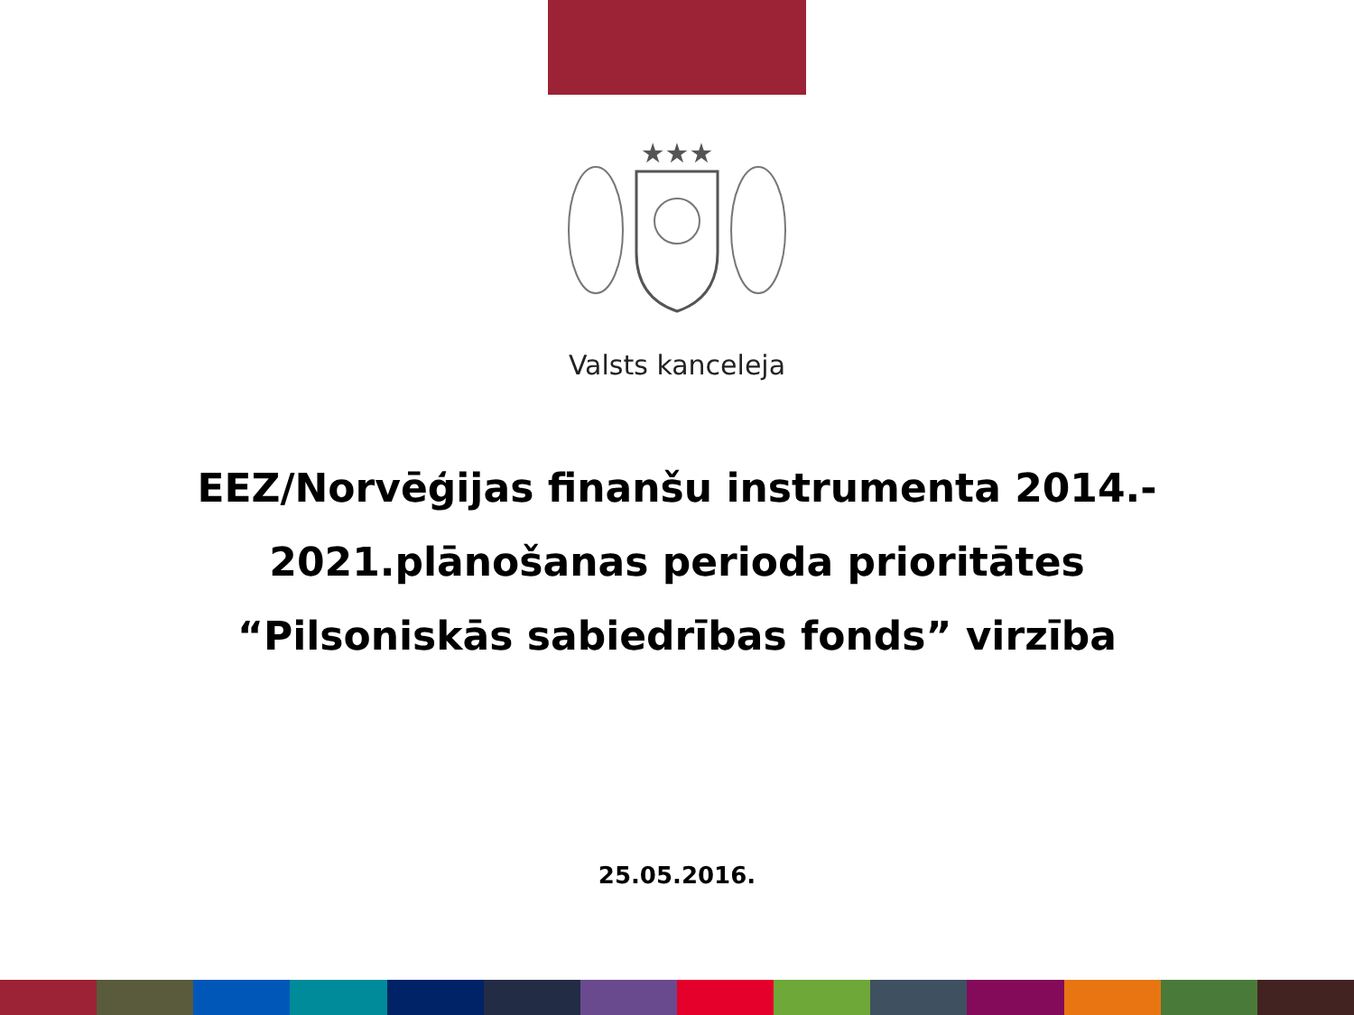★★★
Valsts kanceleja
EEZ/Norvēģijas finanšu instrumenta 2014.-
2021.plānošanas perioda prioritātes
“Pilsoniskās sabiedrības fonds” virzība
25.05.2016.